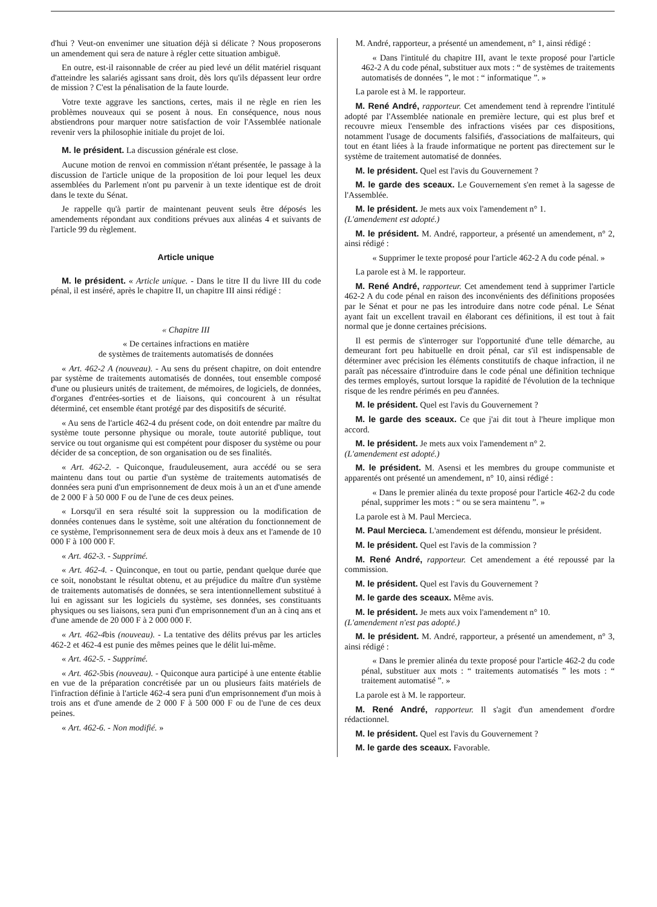d'hui ? Veut-on envenimer une situation déjà si délicate ? Nous proposerons un amendement qui sera de nature à régler cette situation ambiguë.
En outre, est-il raisonnable de créer au pied levé un délit matériel risquant d'atteindre les salariés agissant sans droit, dès lors qu'ils dépassent leur ordre de mission ? C'est la pénalisation de la faute lourde.
Votre texte aggrave les sanctions, certes, mais il ne règle en rien les problèmes nouveaux qui se posent à nous. En conséquence, nous nous abstiendrons pour marquer notre satisfaction de voir l'Assemblée nationale revenir vers la philosophie initiale du projet de loi.
M. le président. La discussion générale est close.
Aucune motion de renvoi en commission n'étant présentée, le passage à la discussion de l'article unique de la proposition de loi pour lequel les deux assemblées du Parlement n'ont pu parvenir à un texte identique est de droit dans le texte du Sénat.
Je rappelle qu'à partir de maintenant peuvent seuls être déposés les amendements répondant aux conditions prévues aux alinéas 4 et suivants de l'article 99 du règlement.
Article unique
M. le président. « Article unique. - Dans le titre II du livre III du code pénal, il est inséré, après le chapitre II, un chapitre III ainsi rédigé :
« Chapitre III
« De certaines infractions en matière
de systèmes de traitements automatisés de données
« Art. 462-2 A (nouveau). - Au sens du présent chapitre, on doit entendre par système de traitements automatisés de données, tout ensemble composé d'une ou plusieurs unités de traitement, de mémoires, de logiciels, de données, d'organes d'entrées-sorties et de liaisons, qui concourent à un résultat déterminé, cet ensemble étant protégé par des dispositifs de sécurité.
« Au sens de l'article 462-4 du présent code, on doit entendre par maître du système toute personne physique ou morale, toute autorité publique, tout service ou tout organisme qui est compétent pour disposer du système ou pour décider de sa conception, de son organisation ou de ses finalités.
« Art. 462-2. - Quiconque, frauduleusement, aura accédé ou se sera maintenu dans tout ou partie d'un système de traitements automatisés de données sera puni d'un emprisonnement de deux mois à un an et d'une amende de 2 000 F à 50 000 F ou de l'une de ces deux peines.
« Lorsqu'il en sera résulté soit la suppression ou la modification de données contenues dans le système, soit une altération du fonctionnement de ce système, l'emprisonnement sera de deux mois à deux ans et l'amende de 10 000 F à 100 000 F.
« Art. 462-3. - Supprimé.
« Art. 462-4. - Quinconque, en tout ou partie, pendant quelque durée que ce soit, nonobstant le résultat obtenu, et au préjudice du maître d'un système de traitements automatisés de données, se sera intentionnellement substitué à lui en agissant sur les logiciels du système, ses données, ses constituants physiques ou ses liaisons, sera puni d'un emprisonnement d'un an à cinq ans et d'une amende de 20 000 F à 2 000 000 F.
« Art. 462-4bis (nouveau). - La tentative des délits prévus par les articles 462-2 et 462-4 est punie des mêmes peines que le délit lui-même.
« Art. 462-5. - Supprimé.
« Art. 462-5bis (nouveau). - Quiconque aura participé à une entente établie en vue de la préparation concrétisée par un ou plusieurs faits matériels de l'infraction définie à l'article 462-4 sera puni d'un emprisonnement d'un mois à trois ans et d'une amende de 2 000 F à 500 000 F ou de l'une de ces deux peines.
« Art. 462-6. - Non modifié. »
M. André, rapporteur, a présenté un amendement, n° 1, ainsi rédigé :
« Dans l'intitulé du chapitre III, avant le texte proposé pour l'article 462-2 A du code pénal, substituer aux mots : “ de systèmes de traitements automatisés de données ”, le mot : “ informatique ”. »
La parole est à M. le rapporteur.
M. René André, rapporteur. Cet amendement tend à reprendre l'intitulé adopté par l'Assemblée nationale en première lecture, qui est plus bref et recouvre mieux l'ensemble des infractions visées par ces dispositions, notamment l'usage de documents falsifiés, d'associations de malfaiteurs, qui tout en étant liées à la fraude informatique ne portent pas directement sur le système de traitement automatisé de données.
M. le président. Quel est l'avis du Gouvernement ?
M. le garde des sceaux. Le Gouvernement s'en remet à la sagesse de l'Assemblée.
M. le président. Je mets aux voix l'amendement n° 1.
(L'amendement est adopté.)
M. le président. M. André, rapporteur, a présenté un amendement, n° 2, ainsi rédigé :
« Supprimer le texte proposé pour l'article 462-2 A du code pénal. »
La parole est à M. le rapporteur.
M. René André, rapporteur. Cet amendement tend à supprimer l'article 462-2 A du code pénal en raison des inconvénients des définitions proposées par le Sénat et pour ne pas les introduire dans notre code pénal. Le Sénat ayant fait un excellent travail en élaborant ces définitions, il est tout à fait normal que je donne certaines précisions.
Il est permis de s'interroger sur l'opportunité d'une telle démarche, au demeurant fort peu habituelle en droit pénal, car s'il est indispensable de déterminer avec précision les éléments constitutifs de chaque infraction, il ne paraît pas nécessaire d'introduire dans le code pénal une définition technique des termes employés, surtout lorsque la rapidité de l'évolution de la technique risque de les rendre périmés en peu d'années.
M. le président. Quel est l'avis du Gouvernement ?
M. le garde des sceaux. Ce que j'ai dit tout à l'heure implique mon accord.
M. le président. Je mets aux voix l'amendement n° 2.
(L'amendement est adopté.)
M. le président. M. Asensi et les membres du groupe communiste et apparentés ont présenté un amendement, n° 10, ainsi rédigé :
« Dans le premier alinéa du texte proposé pour l'article 462-2 du code pénal, supprimer les mots : “ ou se sera maintenu ”. »
La parole est à M. Paul Mercieca.
M. Paul Mercieca. L'amendement est défendu, monsieur le président.
M. le président. Quel est l'avis de la commission ?
M. René André, rapporteur. Cet amendement a été repoussé par la commission.
M. le président. Quel est l'avis du Gouvernement ?
M. le garde des sceaux. Même avis.
M. le président. Je mets aux voix l'amendement n° 10.
(L'amendement n'est pas adopté.)
M. le président. M. André, rapporteur, a présenté un amendement, n° 3, ainsi rédigé :
« Dans le premier alinéa du texte proposé pour l'article 462-2 du code pénal, substituer aux mots : “ traitements automatisés ” les mots : “ traitement automatisé ”. »
La parole est à M. le rapporteur.
M. René André, rapporteur. Il s'agit d'un amendement d'ordre rédactionnel.
M. le président. Quel est l'avis du Gouvernement ?
M. le garde des sceaux. Favorable.